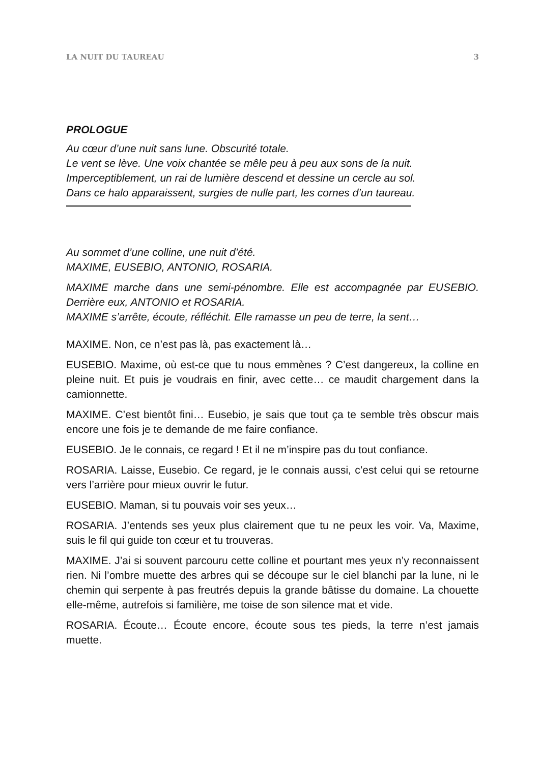LA NUIT DU TAUREAU 3
PROLOGUE
Au cœur d’une nuit sans lune. Obscurité totale.
Le vent se lève. Une voix chantée se mêle peu à peu aux sons de la nuit.
Imperceptiblement, un rai de lumière descend et dessine un cercle au sol.
Dans ce halo apparaissent, surgies de nulle part, les cornes d’un taureau.
Au sommet d’une colline, une nuit d’été.
MAXIME, EUSEBIO, ANTONIO, ROSARIA.
MAXIME marche dans une semi-pénombre. Elle est accompagnée par EUSEBIO. Derrière eux, ANTONIO et ROSARIA.
MAXIME s’arrête, écoute, réfléchit. Elle ramasse un peu de terre, la sent…
MAXIME. Non, ce n’est pas là, pas exactement là…
EUSEBIO. Maxime, où est-ce que tu nous emmènes ? C’est dangereux, la colline en pleine nuit. Et puis je voudrais en finir, avec cette… ce maudit chargement dans la camionnette.
MAXIME. C’est bientôt fini… Eusebio, je sais que tout ça te semble très obscur mais encore une fois je te demande de me faire confiance.
EUSEBIO. Je le connais, ce regard ! Et il ne m’inspire pas du tout confiance.
ROSARIA. Laisse, Eusebio. Ce regard, je le connais aussi, c’est celui qui se retourne vers l’arrière pour mieux ouvrir le futur.
EUSEBIO. Maman, si tu pouvais voir ses yeux…
ROSARIA. J’entends ses yeux plus clairement que tu ne peux les voir. Va, Maxime, suis le fil qui guide ton cœur et tu trouveras.
MAXIME. J’ai si souvent parcouru cette colline et pourtant mes yeux n’y reconnaissent rien. Ni l’ombre muette des arbres qui se découpe sur le ciel blanchi par la lune, ni le chemin qui serpente à pas freutrés depuis la grande bâtisse du domaine. La chouette elle-même, autrefois si familière, me toise de son silence mat et vide.
ROSARIA. Écoute… Écoute encore, écoute sous tes pieds, la terre n’est jamais muette.